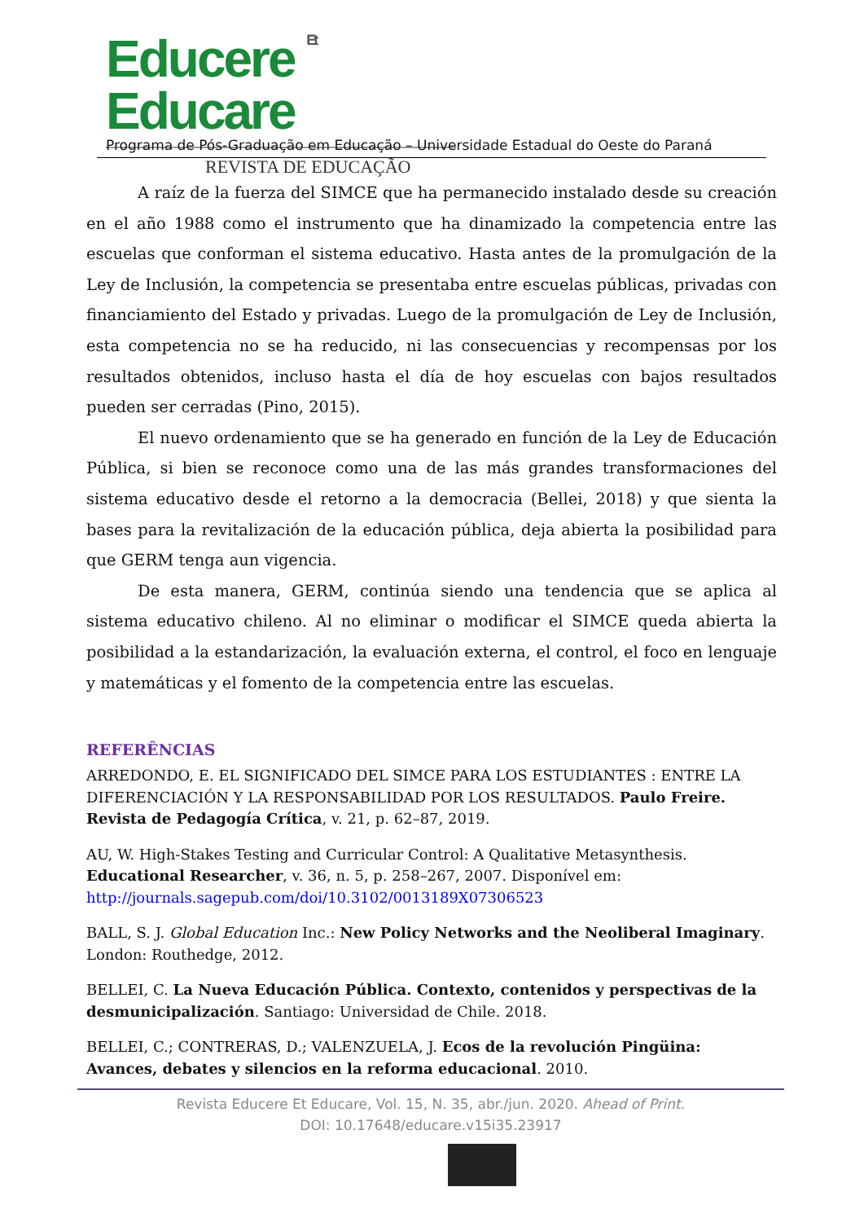Educere Et Educare
REVISTA DE EDUCAÇÃO
Programa de Pós-Graduação em Educação – Universidade Estadual do Oeste do Paraná
A raíz de la fuerza del SIMCE que ha permanecido instalado desde su creación en el año 1988 como el instrumento que ha dinamizado la competencia entre las escuelas que conforman el sistema educativo. Hasta antes de la promulgación de la Ley de Inclusión, la competencia se presentaba entre escuelas públicas, privadas con financiamiento del Estado y privadas. Luego de la promulgación de Ley de Inclusión, esta competencia no se ha reducido, ni las consecuencias y recompensas por los resultados obtenidos, incluso hasta el día de hoy escuelas con bajos resultados pueden ser cerradas (Pino, 2015).
El nuevo ordenamiento que se ha generado en función de la Ley de Educación Pública, si bien se reconoce como una de las más grandes transformaciones del sistema educativo desde el retorno a la democracia (Bellei, 2018) y que sienta la bases para la revitalización de la educación pública, deja abierta la posibilidad para que GERM tenga aun vigencia.
De esta manera, GERM, continúa siendo una tendencia que se aplica al sistema educativo chileno. Al no eliminar o modificar el SIMCE queda abierta la posibilidad a la estandarización, la evaluación externa, el control, el foco en lenguaje y matemáticas y el fomento de la competencia entre las escuelas.
REFERÊNCIAS
ARREDONDO, E. EL SIGNIFICADO DEL SIMCE PARA LOS ESTUDIANTES : ENTRE LA DIFERENCIACIÓN Y LA RESPONSABILIDAD POR LOS RESULTADOS. Paulo Freire. Revista de Pedagogía Crítica, v. 21, p. 62–87, 2019.
AU, W. High-Stakes Testing and Curricular Control: A Qualitative Metasynthesis. Educational Researcher, v. 36, n. 5, p. 258–267, 2007. Disponível em: http://journals.sagepub.com/doi/10.3102/0013189X07306523
BALL, S. J. Global Education Inc.: New Policy Networks and the Neoliberal Imaginary. London: Routhedge, 2012.
BELLEI, C. La Nueva Educación Pública. Contexto, contenidos y perspectivas de la desmunicipalización. Santiago: Universidad de Chile. 2018.
BELLEI, C.; CONTRERAS, D.; VALENZUELA, J. Ecos de la revolución Pingüina: Avances, debates y silencios en la reforma educacional. 2010.
Revista Educere Et Educare, Vol. 15, N. 35, abr./jun. 2020. Ahead of Print.
DOI: 10.17648/educare.v15i35.23917